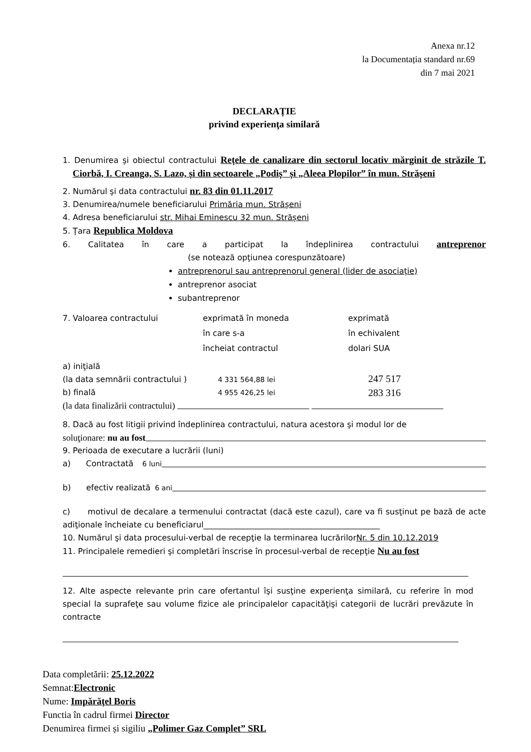Anexa nr.12
la Documentația standard nr.69
din 7 mai 2021
DECLARAȚIE
privind experienţa similară
1. Denumirea şi obiectul contractului Rețele de canalizare din sectorul locativ mărginit de străzile T. Ciorbă, I. Creanga, S. Lazo, și din sectoarele „Podiș” și „Aleea Plopilor” în mun. Strășeni
2. Numărul şi data contractului nr. 83 din 01.11.2017
3. Denumirea/numele beneficiarului Primăria mun. Strășeni
4. Adresa beneficiarului str. Mihai Eminescu 32 mun. Strășeni
5. Ţara Republica Moldova
6. Calitatea în care a participat la îndeplinirea contractului antreprenor
(se notează opţiunea corespunzătoare)
antreprenorul sau antreprenorul general (lider de asociaţie)
antreprenor asociat
subantreprenor
7. Valoarea contractului exprimată în moneda
în care s-a
încheiat contractul
exprimată
în echivalent
dolari SUA
a) iniţială
(la data semnării contractului )
4 331 564,88 lei
247 517
b) finală 4 955 426,25 lei
283 316
(la data finalizării contractului)
8. Dacă au fost litigii privind îndeplinirea contractului, natura acestora şi modul lor de
soluţionare: nu au fost
9. Perioada de executare a lucrării (luni)
a) Contractată 6 luni
b) efectiv realizată 6 ani
c) motivul de decalare a termenului contractat (dacă este cazul), care va fi susţinut pe bază de acte adiţionale încheiate cu beneficiarul____________________________________________
10. Numărul şi data procesului-verbal de recepţie la terminarea lucrărilorNr. 5 din 10.12.2019
11. Principalele remedieri şi completări înscrise în procesul-verbal de recepţie Nu au fost
12. Alte aspecte relevante prin care ofertantul îşi susţine experienţa similară, cu referire în mod special la suprafeţe sau volume fizice ale principalelor capacităţişi categorii de lucrări prevăzute în contracte
Data completării: 25.12.2022
Semnat:Electronic
Nume: Impărăţel Boris
Functia în cadrul firmei Director
Denumirea firmei și sigiliu „Polimer Gaz Complet” SRL